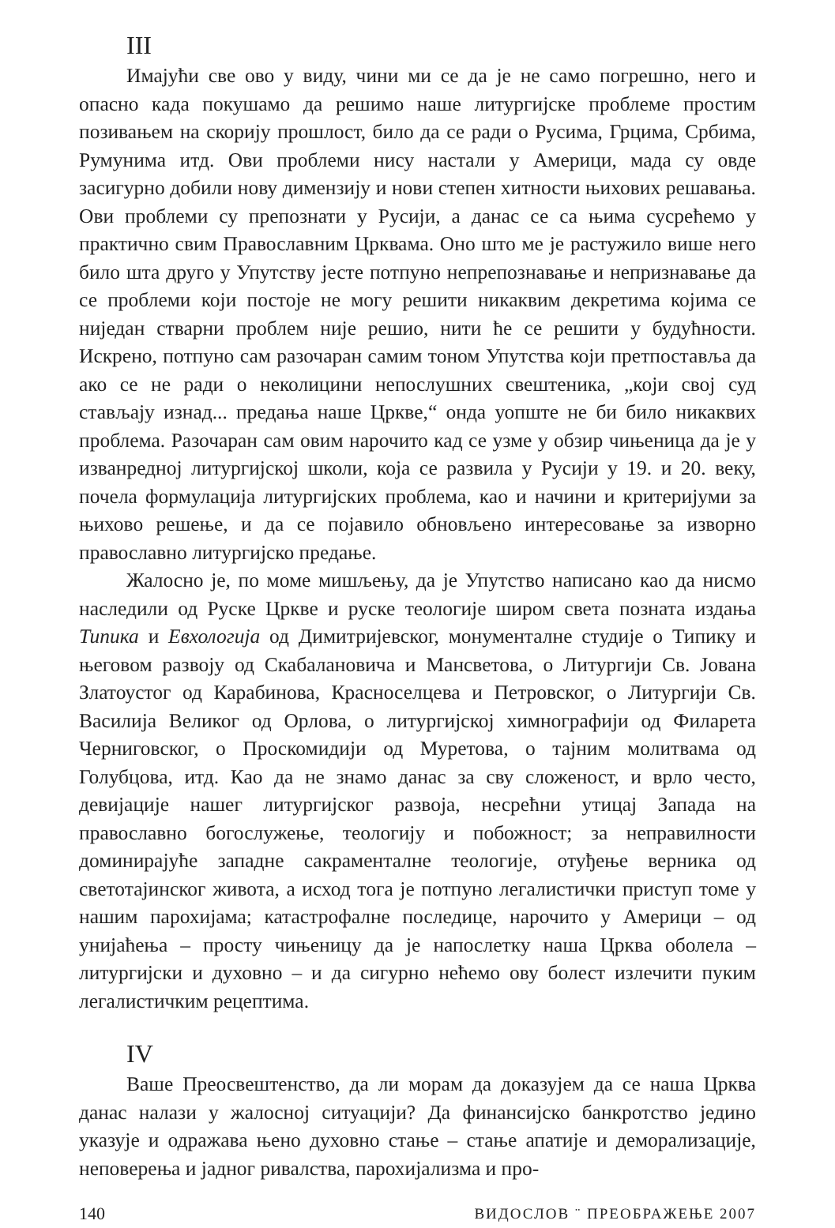III
Имајући све ово у виду, чини ми се да је не само погрешно, него и опасно када покушамо да решимо наше литургијске проблеме простим позивањем на скорију прошлост, било да се ради о Русима, Грцима, Србима, Румунима итд. Ови проблеми нису настали у Америци, мада су овде засигурно добили нову димензију и нови степен хитности њихових решавања. Ови проблеми су препознати у Русији, а данас се са њима сусрећемо у практично свим Православним Црквама. Оно што ме је растужило више него било шта друго у Упутству јесте потпуно непрепознавање и непризнавање да се проблеми који постоје не могу решити никаквим декретима којима се ниједан стварни проблем није решио, нити ће се решити у будућности. Искрено, потпуно сам разочаран самим тоном Упутства који претпоставља да ако се не ради о неколицини непослушних свештеника, „који свој суд стављају изнад... предања наше Цркве,“ онда уопште не би било никаквих проблема. Разочаран сам овим нарочито кад се узме у обзир чињеница да је у изванредној литургијској школи, која се развила у Русији у 19. и 20. веку, почела формулација литургијских проблема, као и начини и критеријуми за њихово решење, и да се појавило обновљено интересовање за изворно православно литургијско предање.
Жалосно је, по моме мишљењу, да је Упутство написано као да нисмо наследили од Руске Цркве и руске теологије широм света позната издања Типика и Евхологија од Димитријевског, монументалне студије о Типику и његовом развоју од Скабалановича и Мансветова, о Литургији Св. Јована Златоустог од Карабинова, Красноселцева и Петровског, о Литургији Св. Василија Великог од Орлова, о литургијској химнографији од Филарета Черниговског, о Проскомидији од Муретова, о тајним молитвама од Голубцова, итд. Као да не знамо данас за сву сложеност, и врло често, девијације нашег литургијског развоја, несрећни утицај Запада на православно богослужење, теологију и побожност; за неправилности доминирајуће западне сакраменталне теологије, отуђење верника од светотајинског живота, а исход тога је потпуно легалистички приступ томе у нашим парохијама; катастрофалне последице, нарочито у Америци – од унијаћења – просту чињеницу да је напослетку наша Црква оболела – литургијски и духовно – и да сигурно нећемо ову болест излечити пуким легалистичким рецептима.
IV
Ваше Преосвештенство, да ли морам да доказујем да се наша Црква данас налази у жалосној ситуацији? Да финансијско банкротство једино указује и одражава њено духовно стање – стање апатије и деморализације, неповерења и јадног ривалства, парохијализма и про-
140 ВИДОСЛОВ ¨ ПРЕОБРАЖЕЊЕ 2007